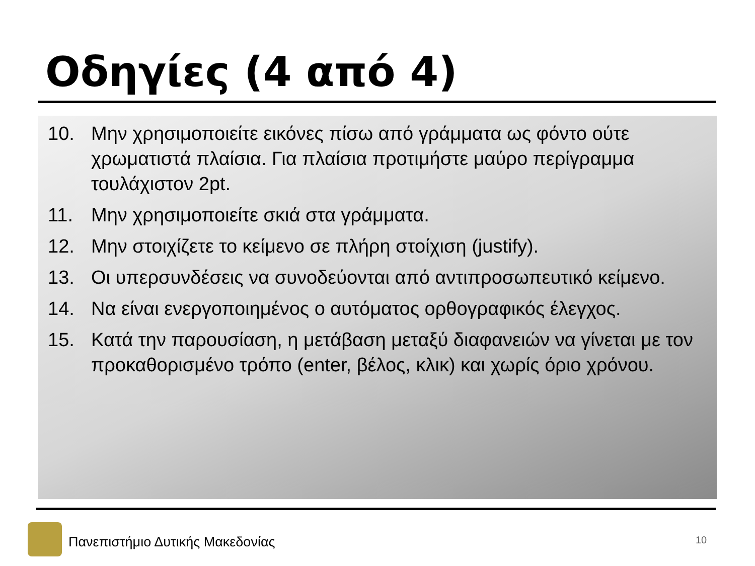Οδηγίες (4 από 4)
10. Μην χρησιμοποιείτε εικόνες πίσω από γράμματα ως φόντο ούτε χρωματιστά πλαίσια. Για πλαίσια προτιμήστε μαύρο περίγραμμα τουλάχιστον 2pt.
11. Μην χρησιμοποιείτε σκιά στα γράμματα.
12. Μην στοιχίζετε το κείμενο σε πλήρη στοίχιση (justify).
13. Οι υπερσυνδέσεις να συνοδεύονται από αντιπροσωπευτικό κείμενο.
14. Να είναι ενεργοποιημένος ο αυτόματος ορθογραφικός έλεγχος.
15. Κατά την παρουσίαση, η μετάβαση μεταξύ διαφανειών να γίνεται με τον προκαθορισμένο τρόπο (enter, βέλος, κλικ) και χωρίς όριο χρόνου.
Πανεπιστήμιο Δυτικής Μακεδονίας
10